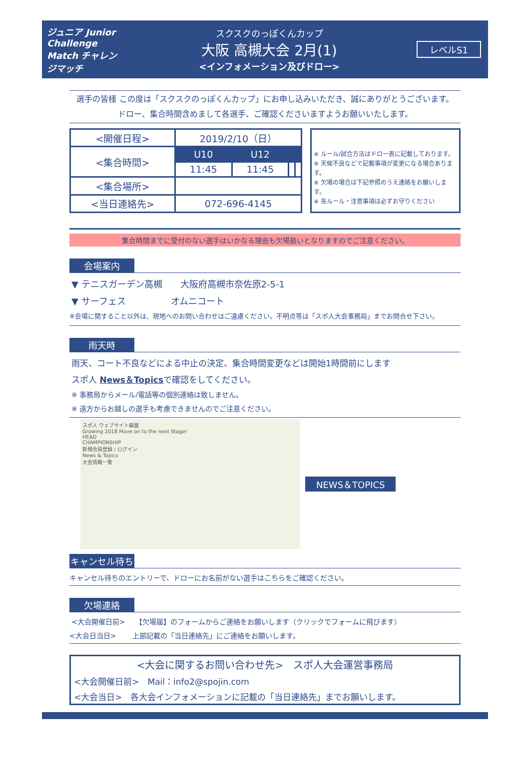ジュニア Junior Challenge Match チャレンジマッチ
スクスクのっぽくんカップ
大阪 高槻大会 2月(1)
<インフォメーション及びドロー>
レベルS1
選手の皆様 この度は「スクスクのっぽくんカップ」にお申し込みいただき、誠にありがとうございます。
ドロー、集合時間含めまして各選手、ご確認くださいますようお願いいたします。
| <開催日程> | 2019/2/10（日） | | | |
| <集合時間> | U10 | U12 | | |
| | 11:45 | 11:45 | | |
| <集合場所> | | | | |
| <当日連絡先> | 072-696-4145 | | | |
※ ルール/試合方法はドロー表に記載しております。
※ 天候不良などで記載事項が変更になる場合あります。
※ 欠場の場合は下記参照のうえ連絡をお願いします。
※ 各ルール・注意事項は必ずお守りください
集合時間までに受付のない選手はいかなる理由も欠場扱いとなりますのでご注意ください。
会場案内
▼ テニスガーデン高槻　　大阪府高槻市奈佐原2-5-1
▼ サーフェス　　　　　オムニコート
※会場に関すること以外は、現地へのお問い合わせはご遠慮ください。不明点等は「スポ人大会事務局」までお問合せ下さい。
雨天時
雨天、コート不良などによる中止の決定、集合時間変更などは開始1時間前にします
スポ人 News＆Topicsで確認をしてください。
※ 事務局からメール/電話等の個別連絡は致しません。
※ 遠方からお越しの選手も考慮できませんのでご注意ください。
スポ人 ウェブサイト画面
Growing 2018 Move on to the next Stage!
HEAD
CHAMPIONSHIP
新規会員登録 / ログイン
News & Topics
大会情報一覧
NEWS＆TOPICS
キャンセル待ち
キャンセル待ちのエントリーで、ドローにお名前がない選手はこちらをご確認ください。
欠場連絡
<大会開催日前>　　【欠場届】のフォームからご連絡をお願いします（クリックでフォームに飛びます）
<大会日当日>　　 上部記載の「当日連絡先」にご連絡をお願いします。
<大会に関するお問い合わせ先>　スポ人大会運営事務局
<大会開催日前>　Mail：info2@spojin.com
<大会当日>　各大会インフォメーションに記載の「当日連絡先」までお願いします。